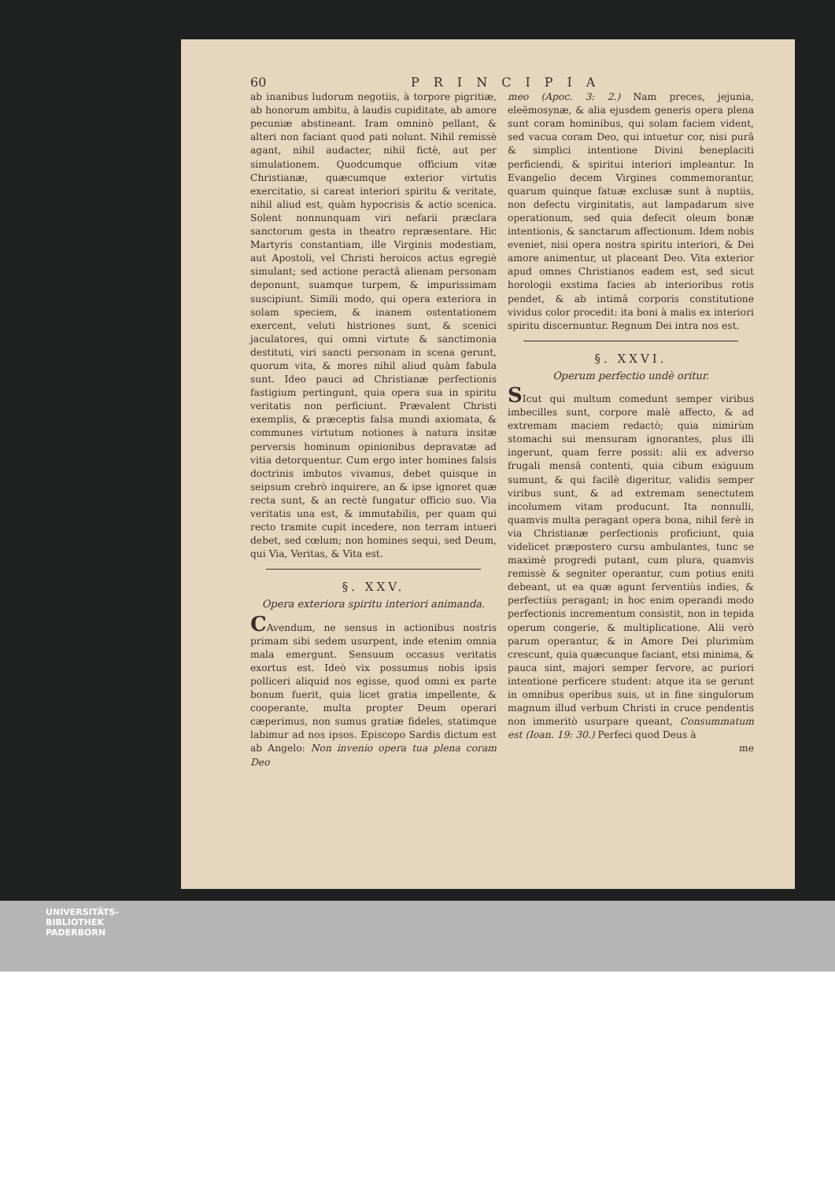60 PRINCIPIA
ab inanibus ludorum negotiis, à torpore pigritiæ, ab honorum ambitu, à laudis cupiditate, ab amore pecuniæ abstineant. Iram omninò pellant, & alteri non faciant quod pati nolunt. Nihil remissè agant, nihil audacter, nihil fictè, aut per simulationem. Quodcumque officium vitæ Christianæ, quæcumque exterior virtutis exercitatio, si careat interiori spiritu & veritate, nihil aliud est, quàm hypocrisis & actio scenica. Solent nonnunquam viri nefarii præclara sanctorum gesta in theatro repræsentare. Hic Martyris constantiam, ille Virginis modestiam, aut Apostoli, vel Christi heroicos actus egregiè simulant; sed actione peractâ alienam personam deponunt, suamque turpem, & impurissimam suscipiunt. Simili modo, qui opera exteriora in solam speciem, & inanem ostentationem exercent, veluti histriones sunt, & scenici jaculatores, qui omni virtute & sanctimonia destituti, viri sancti personam in scena gerunt, quorum vita, & mores nihil aliud quàm fabula sunt. Ideo pauci ad Christianæ perfectionis fastigium pertingunt, quia opera sua in spiritu veritatis non perficiunt. Prævalent Christi exemplis, & præceptis falsa mundi axiomata, & communes virtutum notiones à natura insitæ perversis hominum opinionibus depravatæ ad vitia detorquentur. Cum ergo inter homines falsis doctrinis imbutos vivamus, debet quisque in seipsum crebrò inquirere, an & ipse ignoret quæ recta sunt, & an rectè fungatur officio suo. Via veritatis una est, & immutabilis, per quam qui recto tramite cupit incedere, non terram intueri debet, sed cœlum; non homines sequi, sed Deum, qui Via, Veritas, & Vita est.
§. XXV.
Opera exteriora spiritu interiori animanda.
CAvendum, ne sensus in actionibus nostris primam sibi sedem usurpent, inde etenim omnia mala emergunt. Sensuum occasus veritatis exortus est. Ideò vix possumus nobis ipsis polliceri aliquid nos egisse, quod omni ex parte bonum fuerit, quia licet gratia impellente, & cooperante, multa propter Deum operari cæperimus, non sumus gratiæ fideles, statimque labimur ad nos ipsos. Episcopo Sardis dictum est ab Angelo: Non invenio opera tua plena coram Deo
meo (Apoc. 3: 2.) Nam preces, jejunia, eleëmosynæ, & alia ejusdem generis opera plena sunt coram hominibus, qui solam faciem vident, sed vacua coram Deo, qui intuetur cor, nisi purâ & simplici intentione Divini beneplaciti perficiendi, & spiritui interiori impleantur. In Evangelio decem Virgines commemorantur, quarum quinque fatuæ exclusæ sunt à nuptiis, non defectu virginitatis, aut lampadarum sive operationum, sed quia defecit oleum bonæ intentionis, & sanctarum affectionum. Idem nobis eveniet, nisi opera nostra spiritu interiori, & Dei amore animentur, ut placeant Deo. Vita exterior apud omnes Christianos eadem est, sed sicut horologii exstima facies ab interioribus rotis pendet, & ab intimâ corporis constitutione vividus color procedit: ita boni à malis ex interiori spiritu discernuntur. Regnum Dei intra nos est.
§. XXVI.
Operum perfectio undè oritur.
SIcut qui multum comedunt semper viribus imbecilles sunt, corpore malè affecto, & ad extremam maciem redactò; quia nimirùm stomachi sui mensuram ignorantes, plus illi ingerunt, quam ferre possit: alii ex adverso frugali mensâ contenti, quia cibum exiguum sumunt, & qui facilè digeritur, validis semper viribus sunt, & ad extremam senectutem incolumem vitam producunt. Ita nonnulli, quamvis multa peragant opera bona, nihil ferè in via Christianæ perfectionis proficiunt, quia videlicet præpostero cursu ambulantes, tunc se maximè progredi putant, cum plura, quamvis remissè & segniter operantur, cum potius eniti debeant, ut ea quæ agunt ferventiùs indies, & perfectiùs peragant; in hoc enim operandi modo perfectionis incrementum consistit, non in tepida operum congerie, & multiplicatione. Alii verò parum operantur, & in Amore Dei plurimùm crescunt, quia quæcunque faciant, etsi minima, & pauca sint, majori semper fervore, ac puriori intentione perficere student: atque ita se gerunt in omnibus operibus suis, ut in fine singulorum magnum illud verbum Christi in cruce pendentis non immeritò usurpare queant, Consummatum est (Ioan. 19: 30.) Perfeci quod Deus à
me
UNIVERSITÄTS-
BIBLIOTHEK
PADERBORN